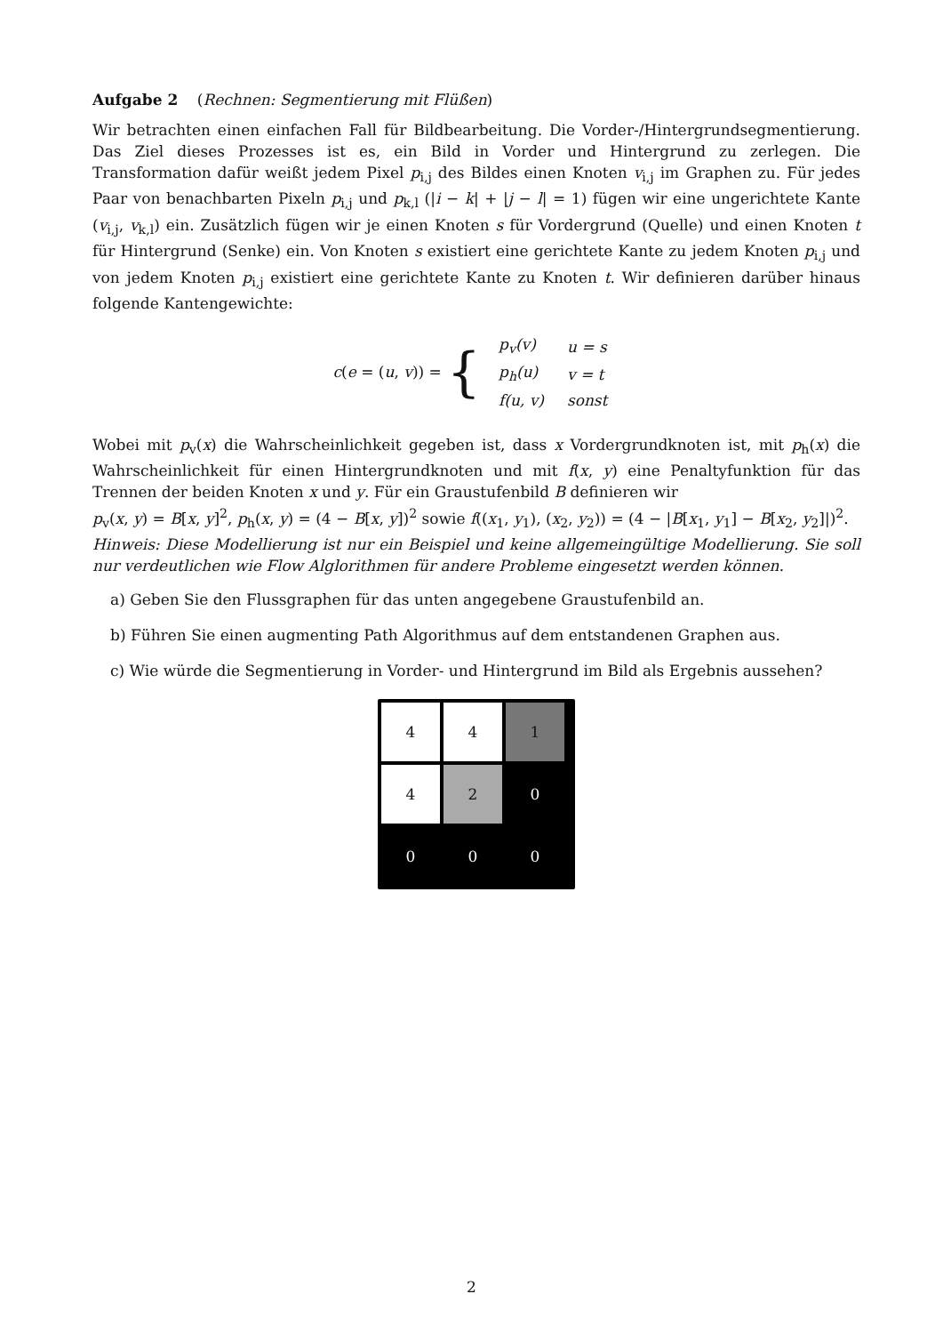Aufgabe 2 (Rechnen: Segmentierung mit Flüßen)
Wir betrachten einen einfachen Fall für Bildbearbeitung. Die Vorder-/Hintergrundsegmentierung. Das Ziel dieses Prozesses ist es, ein Bild in Vorder und Hintergrund zu zerlegen. Die Transformation dafür weißt jedem Pixel p<sub>i,j</sub> des Bildes einen Knoten v<sub>i,j</sub> im Graphen zu. Für jedes Paar von benachbarten Pixeln p<sub>i,j</sub> und p<sub>k,l</sub> (|i − k| + |j − l| = 1) fügen wir eine ungerichtete Kante (v<sub>i,j</sub>, v<sub>k,l</sub>) ein. Zusätzlich fügen wir je einen Knoten s für Vordergrund (Quelle) und einen Knoten t für Hintergrund (Senke) ein. Von Knoten s existiert eine gerichtete Kante zu jedem Knoten p<sub>i,j</sub> und von jedem Knoten p<sub>i,j</sub> existiert eine gerichtete Kante zu Knoten t. Wir definieren darüber hinaus folgende Kantengewichte:
c(e = (u, v)) = {
| p<sub>v</sub>( v ) | u = s |
| p<sub>h</sub>( u ) | v = t |
| f ( u , v ) | sonst |
Wobei mit p<sub>v</sub>(x) die Wahrscheinlichkeit gegeben ist, dass x Vordergrundknoten ist, mit p<sub>h</sub>(x) die Wahrscheinlichkeit für einen Hintergrundknoten und mit f(x, y) eine Penaltyfunktion für das Trennen der beiden Knoten x und y. Für ein Graustufenbild B definieren wir
p<sub>v</sub>(x, y) = B[x, y]<sup>2</sup>, p<sub>h</sub>(x, y) = (4 − B[x, y])<sup>2</sup> sowie f((x<sub>1</sub>, y<sub>1</sub>), (x<sub>2</sub>, y<sub>2</sub>)) = (4 − |B[x<sub>1</sub>, y<sub>1</sub>] − B[x<sub>2</sub>, y<sub>2</sub>]|)<sup>2</sup>.
Hinweis: Diese Modellierung ist nur ein Beispiel und keine allgemeingültige Modellierung. Sie soll nur verdeutlichen wie Flow Alglorithmen für andere Probleme eingesetzt werden können.
a) Geben Sie den Flussgraphen für das unten angegebene Graustufenbild an.
b) Führen Sie einen augmenting Path Algorithmus auf dem entstandenen Graphen aus.
c) Wie würde die Segmentierung in Vorder- und Hintergrund im Bild als Ergebnis aussehen?
4
4
1
4
2
0
0
0
0
2